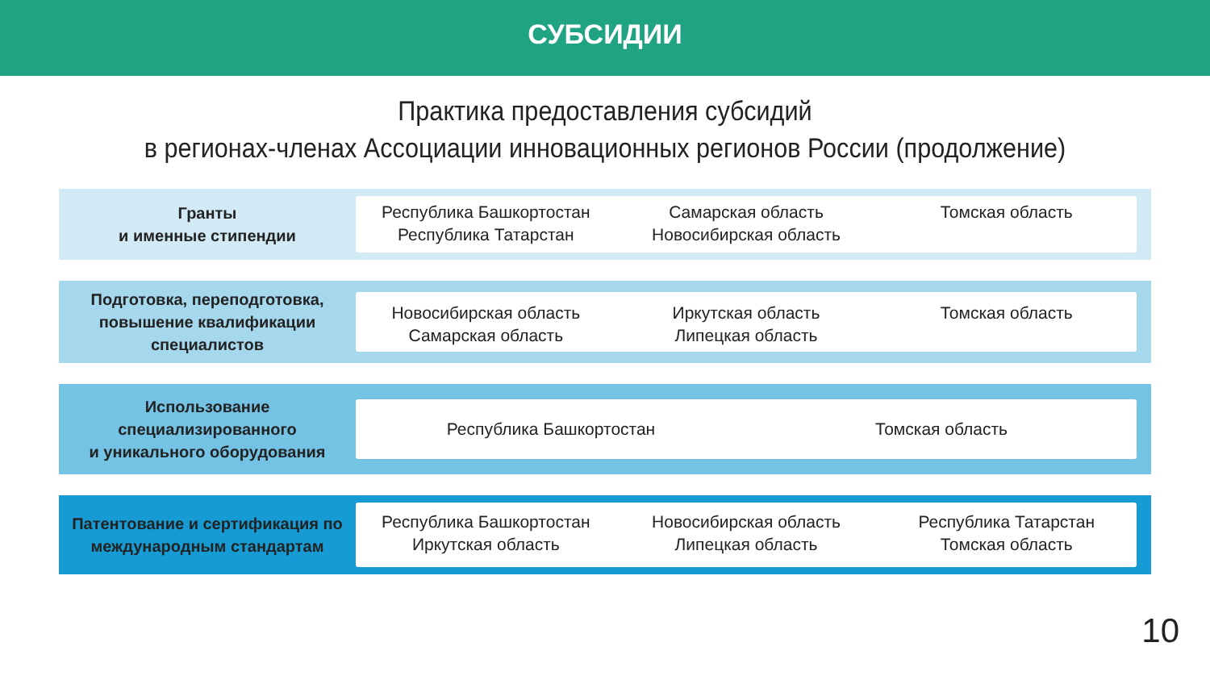СУБСИДИИ
Практика предоставления субсидий
в регионах-членах Ассоциации инновационных регионов России (продолжение)
Гранты
и именные стипендии
Республика Башкортостан
Республика Татарстан
Самарская область
Новосибирская область
Томская область
Подготовка, переподготовка, повышение квалификации специалистов
Новосибирская область
Самарская область
Иркутская область
Липецкая область
Томская область
Использование специализированного
и уникального оборудования
Республика Башкортостан Томская область
Патентование и сертификация по международным стандартам
Республика Башкортостан
Иркутская область
Новосибирская область
Липецкая область
Республика Татарстан
Томская область
10